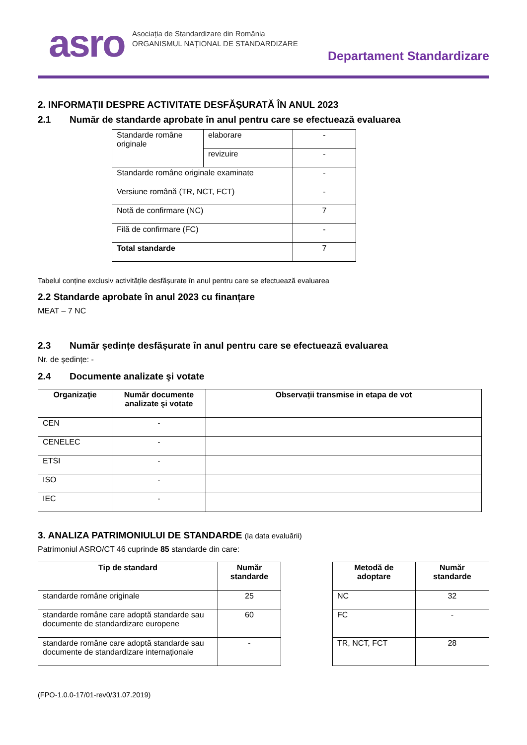asro
Asociația de Standardizare din România
ORGANISMUL NAȚIONAL DE STANDARDIZARE
Departament Standardizare
2. INFORMAȚII DESPRE ACTIVITATE DESFĂȘURATĂ ÎN ANUL 2023
2.1 Număr de standarde aprobate în anul pentru care se efectuează evaluarea
| Standarde române originale | elaborare | - |
| | revizuire | - |
| Standarde române originale examinate | | - |
| Versiune română (TR, NCT, FCT) | | - |
| Notă de confirmare (NC) | | 7 |
| Filă de confirmare (FC) | | - |
| Total standarde | | 7 |
Tabelul conține exclusiv activitățile desfășurate în anul pentru care se efectuează evaluarea
2.2 Standarde aprobate în anul 2023 cu finanțare
MEAT – 7 NC
2.3 Număr ședințe desfășurate în anul pentru care se efectuează evaluarea
Nr. de ședințe: -
2.4 Documente analizate şi votate
| Organizaţie | Număr documente analizate şi votate | Observații transmise in etapa de vot |
| --- | --- | --- |
| CEN | - | |
| CENELEC | - | |
| ETSI | - | |
| ISO | - | |
| IEC | - | |
3. ANALIZA PATRIMONIULUI DE STANDARDE (la data evaluării)
Patrimoniul ASRO/CT 46 cuprinde 85 standarde din care:
| Tip de standard | Număr standarde |
| --- | --- |
| standarde române originale | 25 |
| standarde române care adoptă standarde sau documente de standardizare europene | 60 |
| standarde române care adoptă standarde sau documente de standardizare internaționale | - |
| Metodă de adoptare | Număr standarde |
| --- | --- |
| NC | 32 |
| FC | - |
| TR, NCT, FCT | 28 |
(FPO-1.0.0-17/01-rev0/31.07.2019)